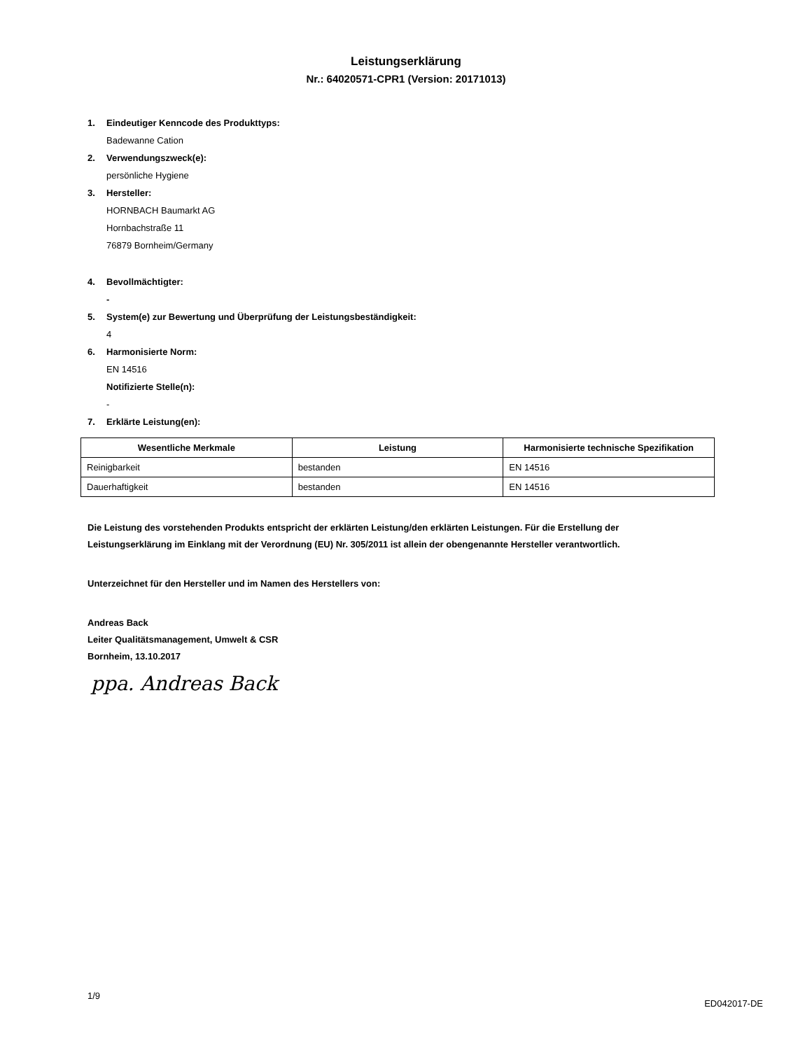Leistungserklärung
Nr.: 64020571-CPR1 (Version: 20171013)
1. Eindeutiger Kenncode des Produkttyps:
Badewanne Cation
2. Verwendungszweck(e):
persönliche Hygiene
3. Hersteller:
HORNBACH Baumarkt AG
Hornbachstraße 11
76879 Bornheim/Germany
4. Bevollmächtigter:
-
5. System(e) zur Bewertung und Überprüfung der Leistungsbeständigkeit:
4
6. Harmonisierte Norm:
EN 14516
Notifizierte Stelle(n):
-
7. Erklärte Leistung(en):
| Wesentliche Merkmale | Leistung | Harmonisierte technische Spezifikation |
| --- | --- | --- |
| Reinigbarkeit | bestanden | EN 14516 |
| Dauerhaftigkeit | bestanden | EN 14516 |
Die Leistung des vorstehenden Produkts entspricht der erklärten Leistung/den erklärten Leistungen. Für die Erstellung der
Leistungserklärung im Einklang mit der Verordnung (EU) Nr. 305/2011 ist allein der obengenannte Hersteller verantwortlich.
Unterzeichnet für den Hersteller und im Namen des Herstellers von:
Andreas Back
Leiter Qualitätsmanagement, Umwelt & CSR
Bornheim, 13.10.2017
ppa. Andreas Back
1/9
ED042017-DE